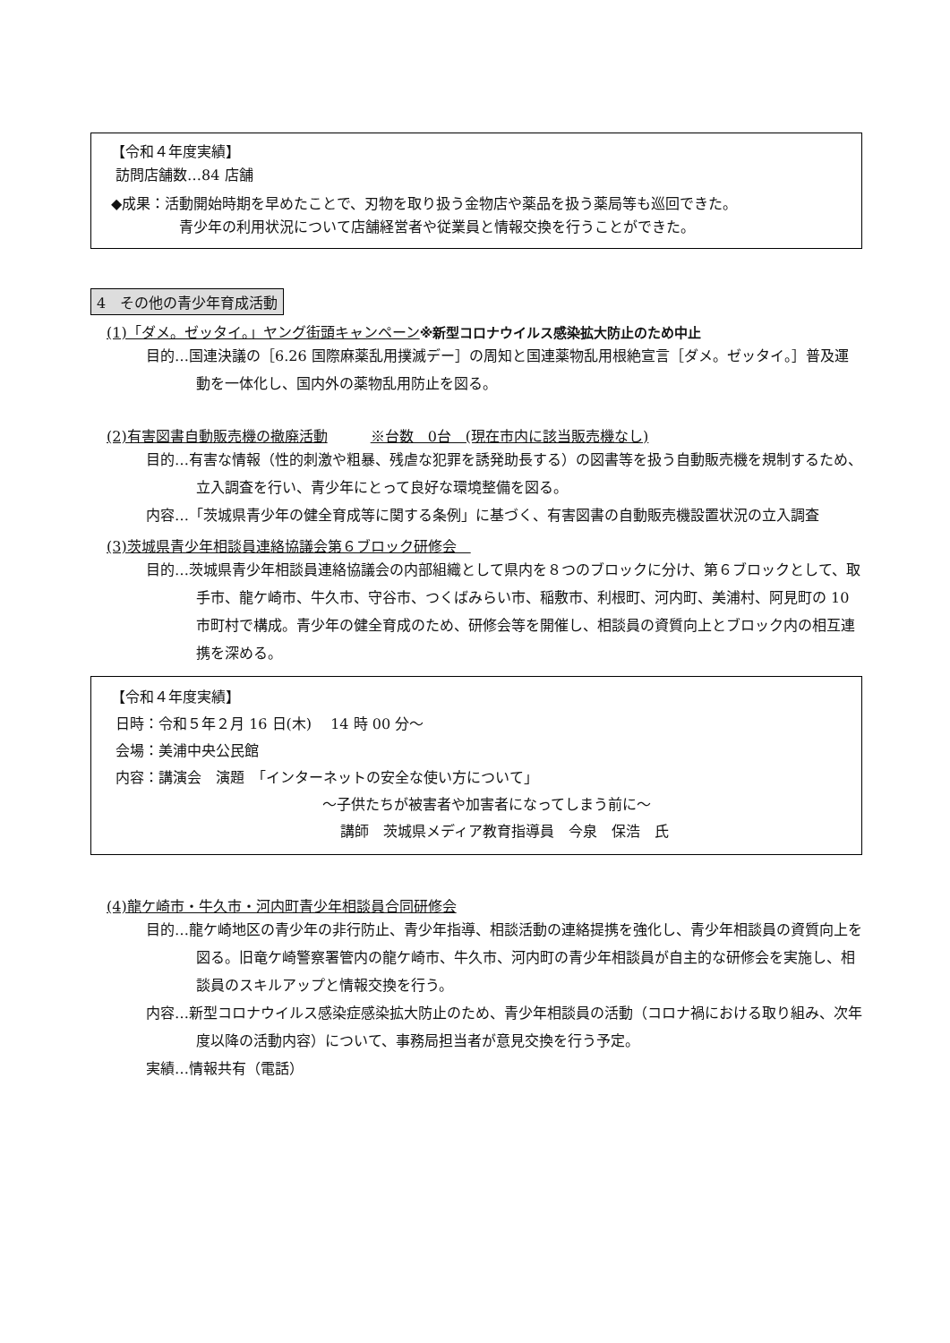【令和４年度実績】
訪問店舗数…84 店舗
◆成果：活動開始時期を早めたことで、刃物を取り扱う金物店や薬品を扱う薬局等も巡回できた。
青少年の利用状況について店舗経営者や従業員と情報交換を行うことができた。
4　その他の青少年育成活動
(1)「ダメ。ゼッタイ。」ヤング街頭キャンペーン※新型コロナウイルス感染拡大防止のため中止
目的…国連決議の［6.26 国際麻薬乱用撲滅デー］の周知と国連薬物乱用根絶宣言［ダメ。ゼッタイ。］普及運動を一体化し、国内外の薬物乱用防止を図る。
(2)有害図書自動販売機の撤廃活動　　　※台数　0台　(現在市内に該当販売機なし)
目的…有害な情報（性的刺激や粗暴、残虐な犯罪を誘発助長する）の図書等を扱う自動販売機を規制するため、立入調査を行い、青少年にとって良好な環境整備を図る。
内容…「茨城県青少年の健全育成等に関する条例」に基づく、有害図書の自動販売機設置状況の立入調査
(3)茨城県青少年相談員連絡協議会第６ブロック研修会　
目的…茨城県青少年相談員連絡協議会の内部組織として県内を８つのブロックに分け、第６ブロックとして、取手市、龍ケ崎市、牛久市、守谷市、つくばみらい市、稲敷市、利根町、河内町、美浦村、阿見町の 10 市町村で構成。青少年の健全育成のため、研修会等を開催し、相談員の資質向上とブロック内の相互連携を深める。
【令和４年度実績】
日時：令和５年２月 16 日(木)　 14 時 00 分～
会場：美浦中央公民館
内容：講演会　演題　「インターネットの安全な使い方について」
～子供たちが被害者や加害者になってしまう前に～
講師　茨城県メディア教育指導員　今泉　保浩　氏
(4)龍ケ崎市・牛久市・河内町青少年相談員合同研修会
目的…龍ケ崎地区の青少年の非行防止、青少年指導、相談活動の連絡提携を強化し、青少年相談員の資質向上を図る。旧竜ケ崎警察署管内の龍ケ崎市、牛久市、河内町の青少年相談員が自主的な研修会を実施し、相談員のスキルアップと情報交換を行う。
内容…新型コロナウイルス感染症感染拡大防止のため、青少年相談員の活動（コロナ禍における取り組み、次年度以降の活動内容）について、事務局担当者が意見交換を行う予定。
実績…情報共有（電話）